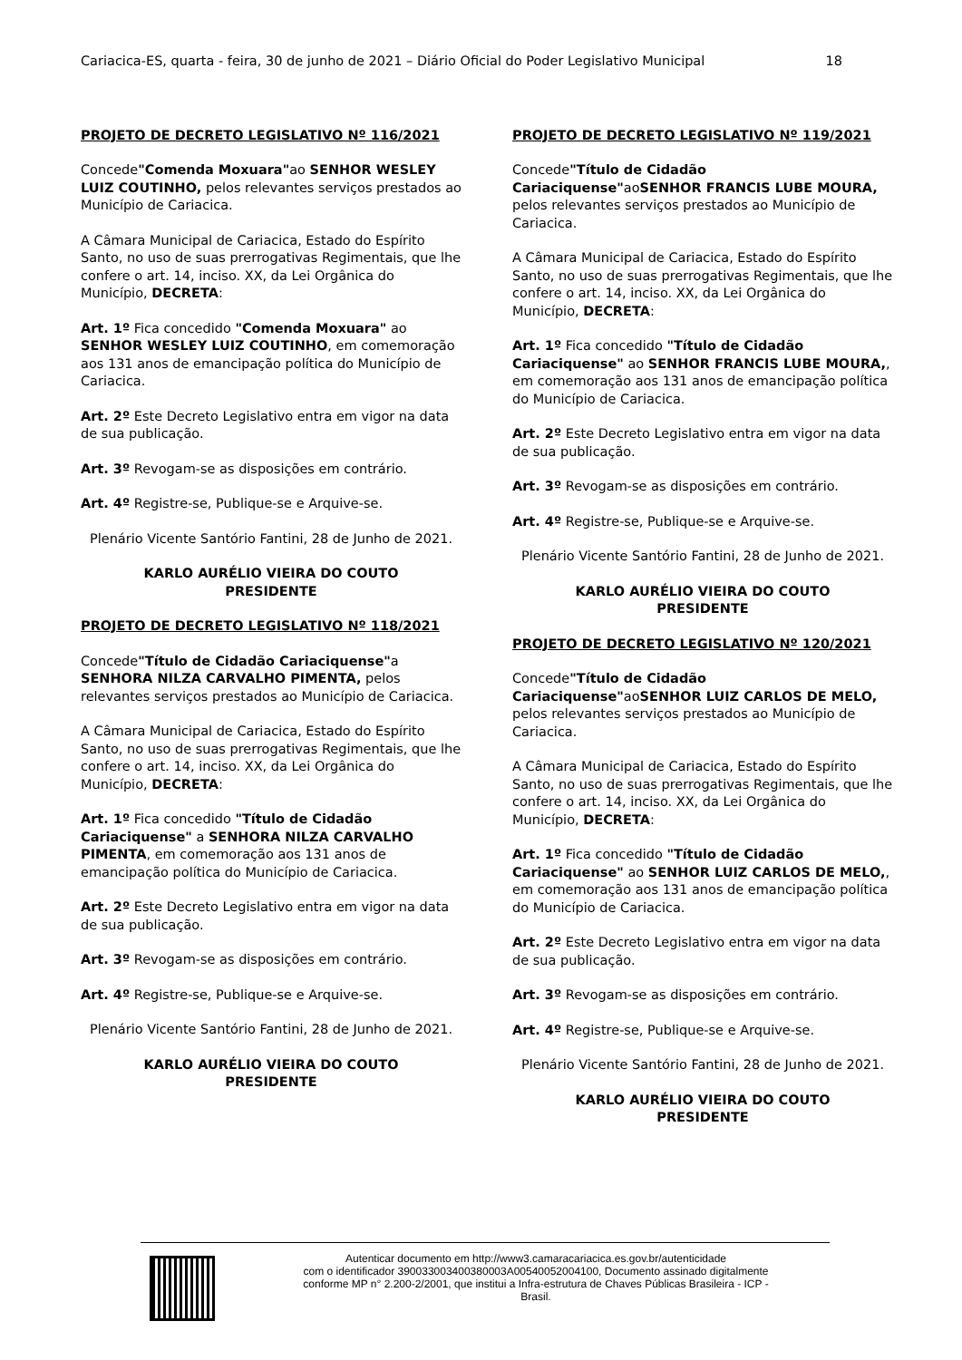Cariacica-ES, quarta - feira, 30 de junho de 2021 – Diário Oficial do Poder Legislativo Municipal 18
PROJETO DE DECRETO LEGISLATIVO Nº 116/2021
Concede"Comenda Moxuara"ao SENHOR WESLEY LUIZ COUTINHO, pelos relevantes serviços prestados ao Município de Cariacica.
A Câmara Municipal de Cariacica, Estado do Espírito Santo, no uso de suas prerrogativas Regimentais, que lhe confere o art. 14, inciso. XX, da Lei Orgânica do Município, DECRETA:
Art. 1º Fica concedido "Comenda Moxuara" ao SENHOR WESLEY LUIZ COUTINHO, em comemoração aos 131 anos de emancipação política do Município de Cariacica.
Art. 2º Este Decreto Legislativo entra em vigor na data de sua publicação.
Art. 3º Revogam-se as disposições em contrário.
Art. 4º Registre-se, Publique-se e Arquive-se.
Plenário Vicente Santório Fantini, 28 de Junho de 2021.
KARLO AURÉLIO VIEIRA DO COUTO
PRESIDENTE
PROJETO DE DECRETO LEGISLATIVO Nº 118/2021
Concede"Título de Cidadão Cariaciquense"a SENHORA NILZA CARVALHO PIMENTA, pelos relevantes serviços prestados ao Município de Cariacica.
A Câmara Municipal de Cariacica, Estado do Espírito Santo, no uso de suas prerrogativas Regimentais, que lhe confere o art. 14, inciso. XX, da Lei Orgânica do Município, DECRETA:
Art. 1º Fica concedido "Título de Cidadão Cariaciquense" a SENHORA NILZA CARVALHO PIMENTA, em comemoração aos 131 anos de emancipação política do Município de Cariacica.
Art. 2º Este Decreto Legislativo entra em vigor na data de sua publicação.
Art. 3º Revogam-se as disposições em contrário.
Art. 4º Registre-se, Publique-se e Arquive-se.
Plenário Vicente Santório Fantini, 28 de Junho de 2021.
KARLO AURÉLIO VIEIRA DO COUTO
PRESIDENTE
PROJETO DE DECRETO LEGISLATIVO Nº 119/2021
Concede"Título de Cidadão Cariaciquense"aoSENHOR FRANCIS LUBE MOURA, pelos relevantes serviços prestados ao Município de Cariacica.
A Câmara Municipal de Cariacica, Estado do Espírito Santo, no uso de suas prerrogativas Regimentais, que lhe confere o art. 14, inciso. XX, da Lei Orgânica do Município, DECRETA:
Art. 1º Fica concedido "Título de Cidadão Cariaciquense" ao SENHOR FRANCIS LUBE MOURA,, em comemoração aos 131 anos de emancipação política do Município de Cariacica.
Art. 2º Este Decreto Legislativo entra em vigor na data de sua publicação.
Art. 3º Revogam-se as disposições em contrário.
Art. 4º Registre-se, Publique-se e Arquive-se.
Plenário Vicente Santório Fantini, 28 de Junho de 2021.
KARLO AURÉLIO VIEIRA DO COUTO
PRESIDENTE
PROJETO DE DECRETO LEGISLATIVO Nº 120/2021
Concede"Título de Cidadão Cariaciquense"aoSENHOR LUIZ CARLOS DE MELO, pelos relevantes serviços prestados ao Município de Cariacica.
A Câmara Municipal de Cariacica, Estado do Espírito Santo, no uso de suas prerrogativas Regimentais, que lhe confere o art. 14, inciso. XX, da Lei Orgânica do Município, DECRETA:
Art. 1º Fica concedido "Título de Cidadão Cariaciquense" ao SENHOR LUIZ CARLOS DE MELO,, em comemoração aos 131 anos de emancipação política do Município de Cariacica.
Art. 2º Este Decreto Legislativo entra em vigor na data de sua publicação.
Art. 3º Revogam-se as disposições em contrário.
Art. 4º Registre-se, Publique-se e Arquive-se.
Plenário Vicente Santório Fantini, 28 de Junho de 2021.
KARLO AURÉLIO VIEIRA DO COUTO
PRESIDENTE
Autenticar documento em http://www3.camaracariacica.es.gov.br/autenticidade
com o identificador 390033003400380003A00540052004100, Documento assinado digitalmente
conforme MP n° 2.200-2/2001, que institui a Infra-estrutura de Chaves Públicas Brasileira - ICP -
Brasil.